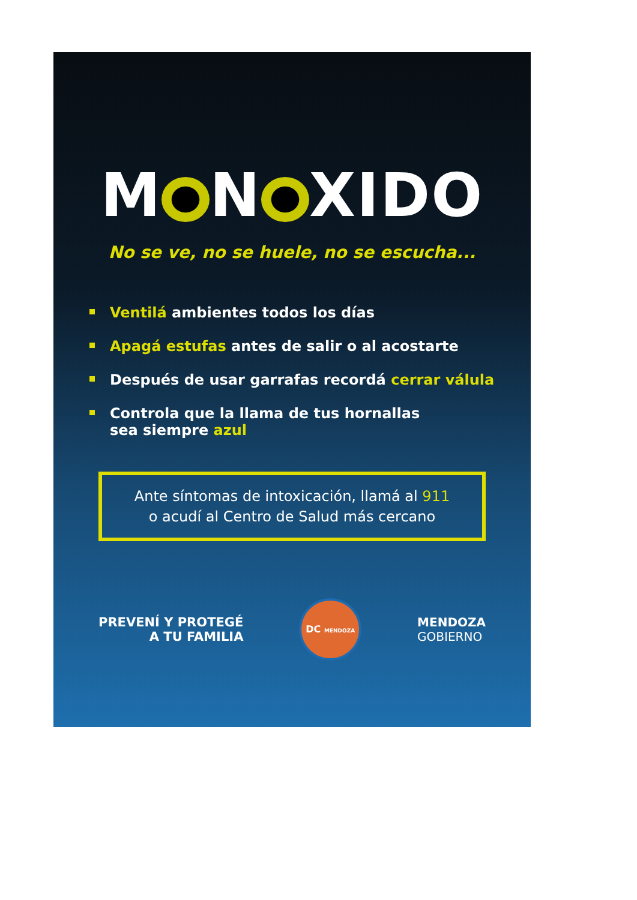M N XIDO
No se ve, no se huele, no se escucha...
Ventilá ambientes todos los días
Apagá estufas antes de salir o al acostarte
Después de usar garrafas recordá cerrar válula
Controla que la llama de tus hornallas
sea siempre azul
Ante síntomas de intoxicación, llamá al 911
o acudí al Centro de Salud más cercano
PREVENÍ Y PROTEGÉ
A TU FAMILIA
DC MENDOZA
MENDOZA
GOBIERNO